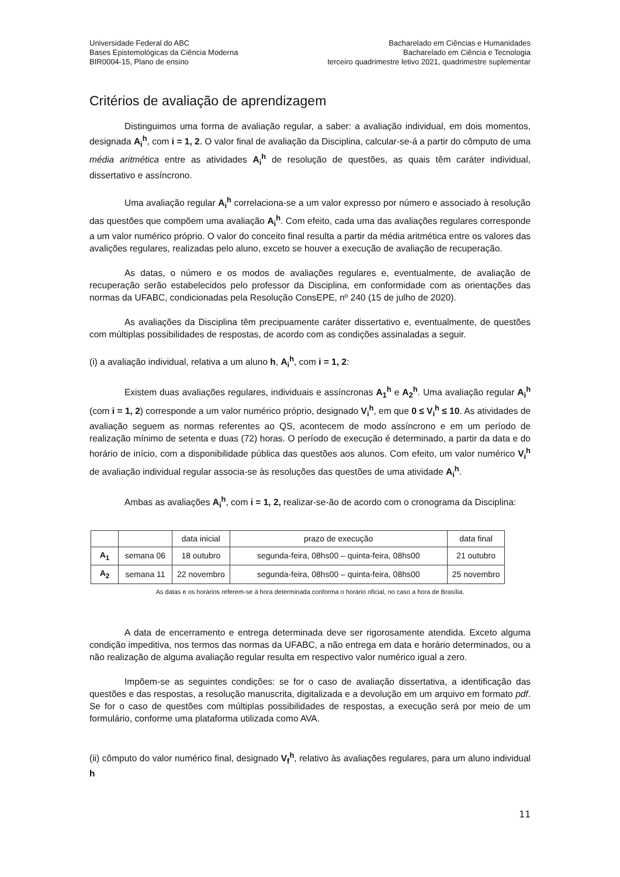Universidade Federal do ABC
Bases Epistemológicas da Ciência Moderna
BIR0004-15, Plano de ensino
Bacharelado em Ciências e Humanidades
Bacharelado em Ciência e Tecnologia
terceiro quadrimestre letivo 2021, quadrimestre suplementar
Critérios de avaliação de aprendizagem
Distinguimos uma forma de avaliação regular, a saber: a avaliação individual, em dois momentos, designada A<sub>i</sub><sup>h</sup>, com i = 1, 2. O valor final de avaliação da Disciplina, calcular-se-á a partir do cômputo de uma média aritmética entre as atividades A<sub>i</sub><sup>h</sup> de resolução de questões, as quais têm caráter individual, dissertativo e assíncrono.
Uma avaliação regular A<sub>i</sub><sup>h</sup> correlaciona-se a um valor expresso por número e associado à resolução das questões que compõem uma avaliação A<sub>i</sub><sup>h</sup>. Com efeito, cada uma das avaliações regulares corresponde a um valor numérico próprio. O valor do conceito final resulta a partir da média aritmética entre os valores das avalições regulares, realizadas pelo aluno, exceto se houver a execução de avaliação de recuperação.
As datas, o número e os modos de avaliações regulares e, eventualmente, de avaliação de recuperação serão estabelecidos pelo professor da Disciplina, em conformidade com as orientações das normas da UFABC, condicionadas pela Resolução ConsEPE, nº 240 (15 de julho de 2020).
As avaliações da Disciplina têm precipuamente caráter dissertativo e, eventualmente, de questões com múltiplas possibilidades de respostas, de acordo com as condições assinaladas a seguir.
(i) a avaliação individual, relativa a um aluno h, A<sub>i</sub><sup>h</sup>, com i = 1, 2:
Existem duas avaliações regulares, individuais e assíncronas A<sub>1</sub><sup>h</sup> e A<sub>2</sub><sup>h</sup>. Uma avaliação regular A<sub>i</sub><sup>h</sup> (com i = 1, 2) corresponde a um valor numérico próprio, designado V<sub>i</sub><sup>h</sup>, em que 0 ≤ V<sub>i</sub><sup>h</sup> ≤ 10. As atividades de avaliação seguem as normas referentes ao QS, acontecem de modo assíncrono e em um período de realização mínimo de setenta e duas (72) horas. O período de execução é determinado, a partir da data e do horário de início, com a disponibilidade pública das questões aos alunos. Com efeito, um valor numérico V<sub>i</sub><sup>h</sup> de avaliação individual regular associa-se às resoluções das questões de uma atividade A<sub>i</sub><sup>h</sup>.
Ambas as avaliações A<sub>i</sub><sup>h</sup>, com i = 1, 2, realizar-se-ão de acordo com o cronograma da Disciplina:
| | | data inicial | prazo de execução | data final |
| A<sub>1</sub> | semana 06 | 18 outubro | segunda-feira, 08hs00 – quinta-feira, 08hs00 | 21 outubro |
| A<sub>2</sub> | semana 11 | 22 novembro | segunda-feira, 08hs00 – quinta-feira, 08hs00 | 25 novembro |
As datas e os horários referem-se à hora determinada conforma o horário oficial, no caso a hora de Brasília.
A data de encerramento e entrega determinada deve ser rigorosamente atendida. Exceto alguma condição impeditiva, nos termos das normas da UFABC, a não entrega em data e horário determinados, ou a não realização de alguma avaliação regular resulta em respectivo valor numérico igual a zero.
Impõem-se as seguintes condições: se for o caso de avaliação dissertativa, a identificação das questões e das respostas, a resolução manuscrita, digitalizada e a devolução em um arquivo em formato pdf. Se for o caso de questões com múltiplas possibilidades de respostas, a execução será por meio de um formulário, conforme uma plataforma utilizada como AVA.
(ii) cômputo do valor numérico final, designado V<sub>f</sub><sup>h</sup>, relativo às avaliações regulares, para um aluno individual h
11